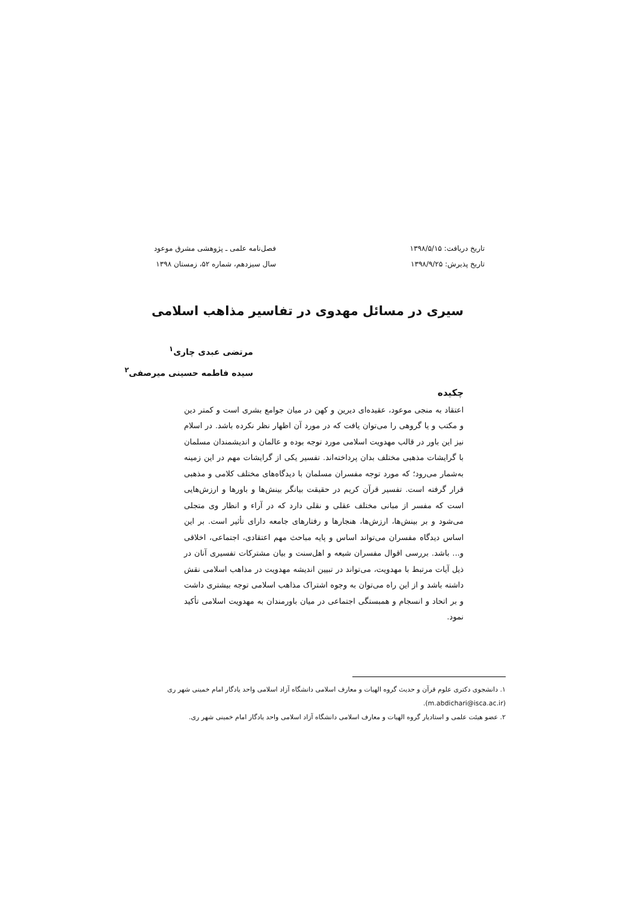تاریخ دریافت: ۱۳۹۸/۵/۱۵
تاریخ پذیرش: ۱۳۹۸/۹/۲۵
فصل‌نامه علمی ـ پژوهشی مشرق موعود
سال سیزدهم، شماره ۵۲، زمستان ۱۳۹۸
سیری در مسائل مهدوی در تفاسیر مذاهب اسلامی
مرتضی عبدی چاری<sup>۱</sup>
سیده فاطمه حسینی میرصفی<sup>۲</sup>
چکیده
اعتقاد به منجی موعود، عقیده‌ای دیرین و کهن در میان جوامع بشری است و کمتر دین و مکتب و یا گروهی را می‌توان یافت که در مورد آن اظهار نظر نکرده باشد. در اسلام نیز این باور در قالب مهدویت اسلامی مورد توجه بوده و عالمان و اندیشمندان مسلمان با گرایشات مذهبی مختلف بدان پرداخته‌اند. تفسیر یکی از گرایشات مهم در این زمینه به‌شمار می‌رود؛ که مورد توجه مفسران مسلمان با دیدگاه‌های مختلف کلامی و مذهبی قرار گرفته است. تفسیر قرآن کریم در حقیقت بیانگر بینش‌ها و باورها و ارزش‌هایی است که مفسر از مبانی مختلف عقلی و نقلی دارد که در آراء و انظار وی متجلی می‌شود و بر بینش‌ها، ارزش‌ها، هنجارها و رفتارهای جامعه دارای تأثیر است. بر این اساس دیدگاه مفسران می‌تواند اساس و پایه مباحث مهم اعتقادی، اجتماعی، اخلاقی و... باشد. بررسی اقوال مفسران شیعه و اهل‌سنت و بیان مشترکات تفسیری آنان در ذیل آیات مرتبط با مهدویت، می‌تواند در تبیین اندیشه مهدویت در مذاهب اسلامی نقش داشته باشد و از این راه می‌توان به وجوه اشتراک مذاهب اسلامی توجه بیشتری داشت و بر اتحاد و انسجام و همبستگی اجتماعی در میان باورمندان به مهدویت اسلامی تأکید نمود.
۱. دانشجوی دکتری علوم قرآن و حدیث گروه الهیات و معارف اسلامی دانشگاه آزاد اسلامی واحد یادگار امام خمینی شهر ری (m.abdichari@isca.ac.ir).
۲. عضو هیئت علمی و استادیار گروه الهیات و معارف اسلامی دانشگاه آزاد اسلامی واحد یادگار امام خمینی شهر ری.